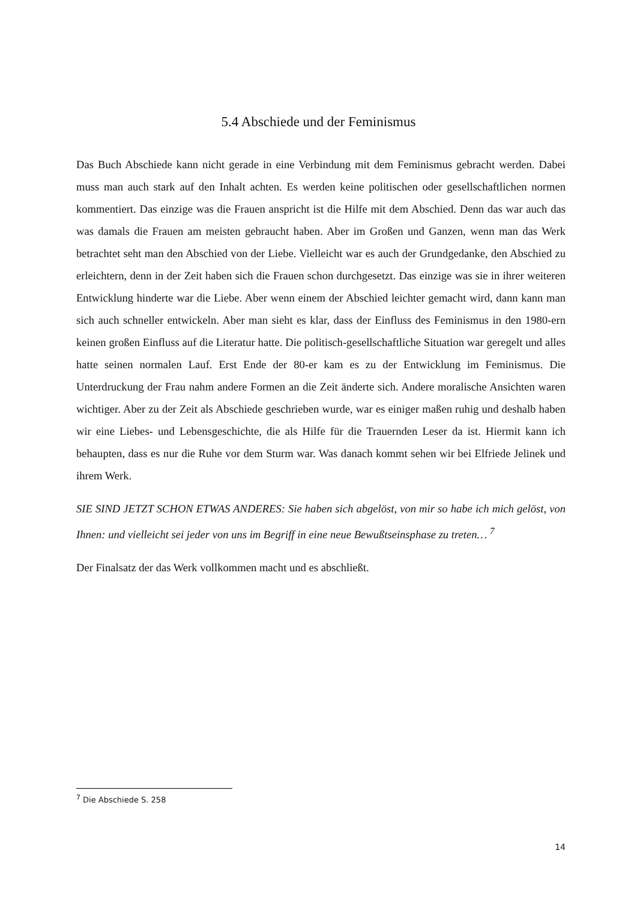5.4 Abschiede und der Feminismus
Das Buch Abschiede kann nicht gerade in eine Verbindung mit dem Feminismus gebracht werden. Dabei muss man auch stark auf den Inhalt achten. Es werden keine politischen oder gesellschaftlichen normen kommentiert. Das einzige was die Frauen anspricht ist die Hilfe mit dem Abschied. Denn das war auch das was damals die Frauen am meisten gebraucht haben. Aber im Großen und Ganzen, wenn man das Werk betrachtet seht man den Abschied von der Liebe. Vielleicht war es auch der Grundgedanke, den Abschied zu erleichtern, denn in der Zeit haben sich die Frauen schon durchgesetzt. Das einzige was sie in ihrer weiteren Entwicklung hinderte war die Liebe. Aber wenn einem der Abschied leichter gemacht wird, dann kann man sich auch schneller entwickeln. Aber man sieht es klar, dass der Einfluss des Feminismus in den 1980-ern keinen großen Einfluss auf die Literatur hatte. Die politisch-gesellschaftliche Situation war geregelt und alles hatte seinen normalen Lauf. Erst Ende der 80-er kam es zu der Entwicklung im Feminismus. Die Unterdruckung der Frau nahm andere Formen an die Zeit änderte sich. Andere moralische Ansichten waren wichtiger. Aber zu der Zeit als Abschiede geschrieben wurde, war es einiger maßen ruhig und deshalb haben wir eine Liebes- und Lebensgeschichte, die als Hilfe für die Trauernden Leser da ist. Hiermit kann ich behaupten, dass es nur die Ruhe vor dem Sturm war. Was danach kommt sehen wir bei Elfriede Jelinek und ihrem Werk.
SIE SIND JETZT SCHON ETWAS ANDERES: Sie haben sich abgelöst, von mir so habe ich mich gelöst, von Ihnen: und vielleicht sei jeder von uns im Begriff in eine neue Bewußtseinsphase zu treten… <sup>7</sup>
Der Finalsatz der das Werk vollkommen macht und es abschließt.
<sup>7</sup> Die Abschiede S. 258
14